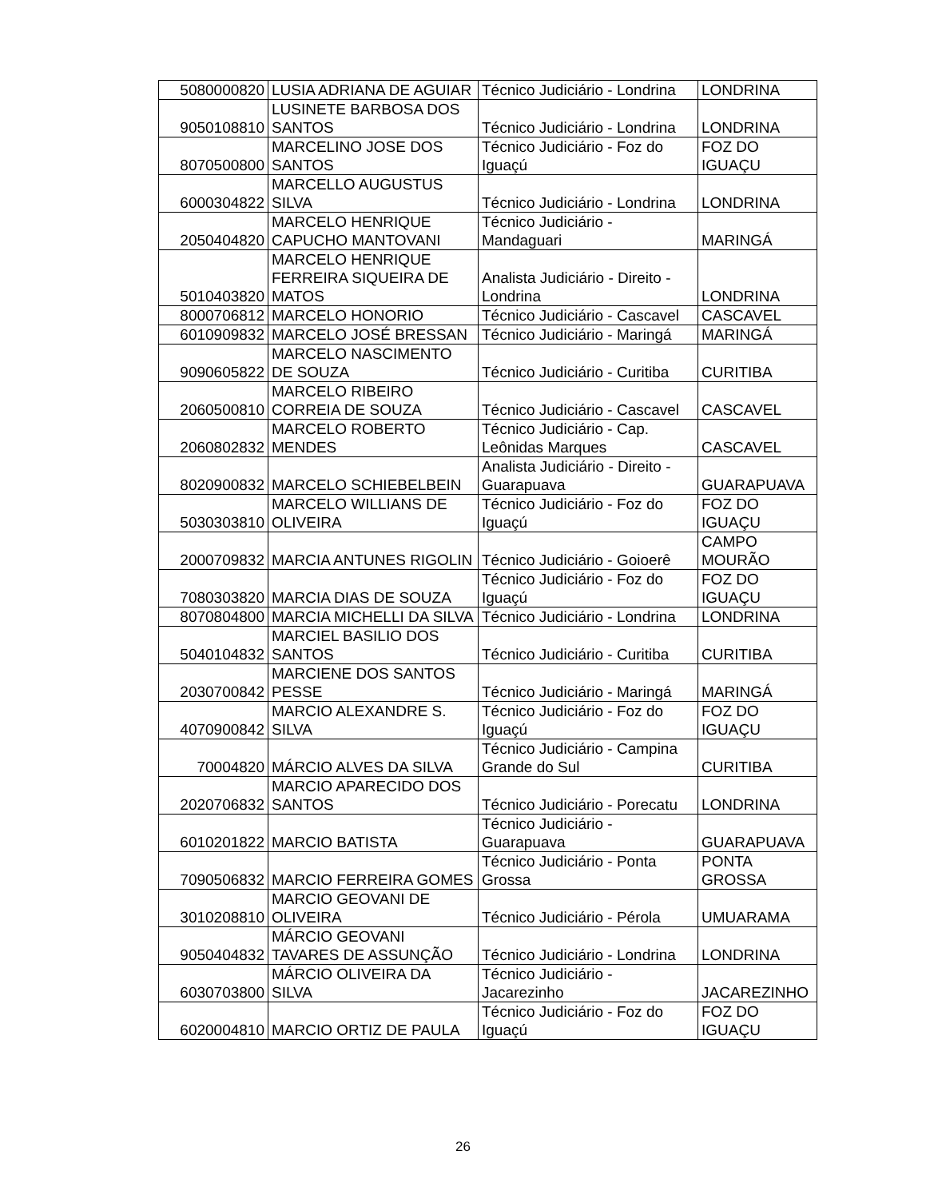| 5080000820 | LUSIA ADRIANA DE AGUIAR | Técnico Judiciário - Londrina | LONDRINA |
| 9050108810 | LUSINETE BARBOSA DOS SANTOS | Técnico Judiciário - Londrina | LONDRINA |
| 8070500800 | MARCELINO JOSE DOS SANTOS | Técnico Judiciário - Foz do Iguaçú | FOZ DO IGUAÇU |
| 6000304822 | MARCELLO AUGUSTUS SILVA | Técnico Judiciário - Londrina | LONDRINA |
| 2050404820 | MARCELO HENRIQUE CAPUCHO MANTOVANI | Técnico Judiciário - Mandaguari | MARINGÁ |
| 5010403820 | MARCELO HENRIQUE FERREIRA SIQUEIRA DE MATOS | Analista Judiciário - Direito - Londrina | LONDRINA |
| 8000706812 | MARCELO HONORIO | Técnico Judiciário - Cascavel | CASCAVEL |
| 6010909832 | MARCELO JOSÉ BRESSAN | Técnico Judiciário - Maringá | MARINGÁ |
| 9090605822 | MARCELO NASCIMENTO DE SOUZA | Técnico Judiciário - Curitiba | CURITIBA |
| 2060500810 | MARCELO RIBEIRO CORREIA DE SOUZA | Técnico Judiciário - Cascavel | CASCAVEL |
| 2060802832 | MARCELO ROBERTO MENDES | Técnico Judiciário - Cap. Leônidas Marques | CASCAVEL |
| 8020900832 | MARCELO SCHIEBELBEIN | Analista Judiciário - Direito - Guarapuava | GUARAPUAVA |
| 5030303810 | MARCELO WILLIANS DE OLIVEIRA | Técnico Judiciário - Foz do Iguaçú | FOZ DO IGUAÇU |
| 2000709832 | MARCIA ANTUNES RIGOLIN | Técnico Judiciário - Goioerê | CAMPO MOURÃO |
| 7080303820 | MARCIA DIAS DE SOUZA | Técnico Judiciário - Foz do Iguaçú | FOZ DO IGUAÇU |
| 8070804800 | MARCIA MICHELLI DA SILVA | Técnico Judiciário - Londrina | LONDRINA |
| 5040104832 | MARCIEL BASILIO DOS SANTOS | Técnico Judiciário - Curitiba | CURITIBA |
| 2030700842 | MARCIENE DOS SANTOS PESSE | Técnico Judiciário - Maringá | MARINGÁ |
| 4070900842 | MARCIO ALEXANDRE S. SILVA | Técnico Judiciário - Foz do Iguaçú | FOZ DO IGUAÇU |
| 70004820 | MÁRCIO ALVES DA SILVA | Técnico Judiciário - Campina Grande do Sul | CURITIBA |
| 2020706832 | MARCIO APARECIDO DOS SANTOS | Técnico Judiciário - Porecatu | LONDRINA |
| 6010201822 | MARCIO BATISTA | Técnico Judiciário - Guarapuava | GUARAPUAVA |
| 7090506832 | MARCIO FERREIRA GOMES | Técnico Judiciário - Ponta Grossa | PONTA GROSSA |
| 3010208810 | MARCIO GEOVANI DE OLIVEIRA | Técnico Judiciário - Pérola | UMUARAMA |
| 9050404832 | MÁRCIO GEOVANI TAVARES DE ASSUNÇÃO | Técnico Judiciário - Londrina | LONDRINA |
| 6030703800 | MÁRCIO OLIVEIRA DA SILVA | Técnico Judiciário - Jacarezinho | JACAREZINHO |
| 6020004810 | MARCIO ORTIZ DE PAULA | Técnico Judiciário - Foz do Iguaçú | FOZ DO IGUAÇU |
26